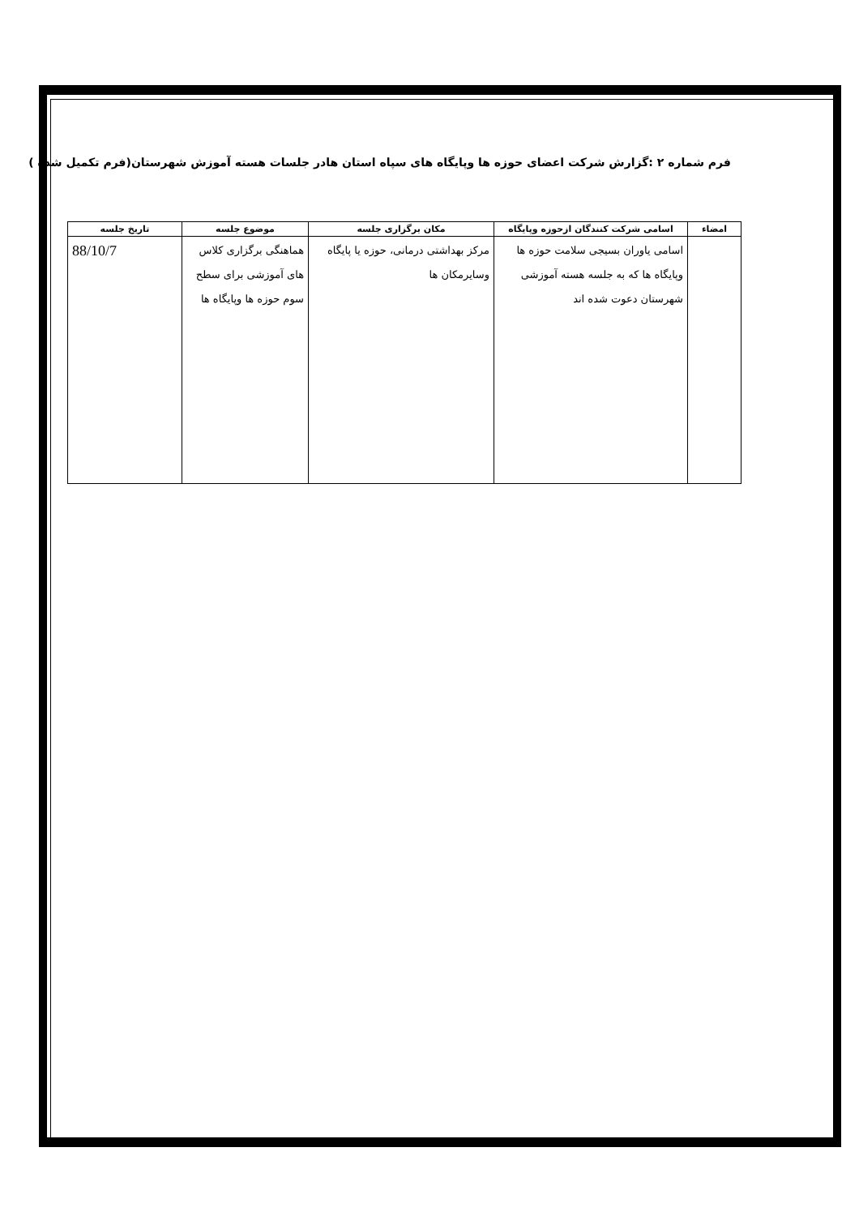فرم شماره ۲ :گزارش شرکت اعضای حوزه ها وپایگاه های سپاه استان هادر جلسات هسته آموزش شهرستان(فرم تکمیل شده )
| امضاء | اسامی شرکت کنندگان ازحوزه وپایگاه | مکان برگزاری جلسه | موضوع جلسه | تاریخ جلسه |
| --- | --- | --- | --- | --- |
| | اسامی یاوران بسیجی سلامت حوزه ها وپایگاه ها که به جلسه هسته آموزشی شهرستان دعوت شده اند | مرکز بهداشتی درمانی، حوزه یا پایگاه وسایرمکان ها | هماهنگی برگزاری کلاس های آموزشی برای سطح سوم حوزه ها وپایگاه ها | 88/10/7 |